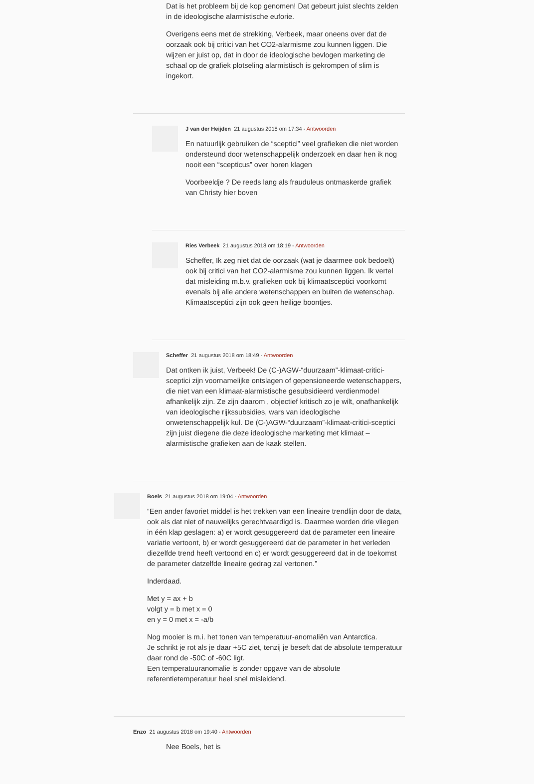Dat is het probleem bij de kop genomen! Dat gebeurt juist slechts zelden in de ideologische alarmistische euforie.
Overigens eens met de strekking, Verbeek, maar oneens over dat de oorzaak ook bij critici van het CO2-alarmisme zou kunnen liggen. Die wijzen er juist op, dat in door de ideologische bevlogen marketing de schaal op de grafiek plotseling alarmistisch is gekrompen of slim is ingekort.
J van der Heijden 21 augustus 2018 om 17:34 - Antwoorden
En natuurlijk gebruiken de “sceptici” veel grafieken die niet worden ondersteund door wetenschappelijk onderzoek en daar hen ik nog nooit een “scepticus” over horen klagen
Voorbeeldje ? De reeds lang als frauduleus ontmaskerde grafiek van Christy hier boven
Ries Verbeek 21 augustus 2018 om 18:19 - Antwoorden
Scheffer, Ik zeg niet dat de oorzaak (wat je daarmee ook bedoelt) ook bij critici van het CO2-alarmisme zou kunnen liggen. Ik vertel dat misleiding m.b.v. grafieken ook bij klimaatsceptici voorkomt evenals bij alle andere wetenschappen en buiten de wetenschap. Klimaatsceptici zijn ook geen heilige boontjes.
Scheffer 21 augustus 2018 om 18:49 - Antwoorden
Dat ontken ik juist, Verbeek! De (C-)AGW-“duurzaam”-klimaat-critici-sceptici zijn voornamelijke ontslagen of gepensioneerde wetenschappers, die niet van een klimaat-alarmistische gesubsidieerd verdienmodel afhankelijk zijn. Ze zijn daarom , objectief kritisch zo je wilt, onafhankelijk van ideologische rijkssubsidies, wars van ideologische onwetenschappelijk kul. De (C-)AGW-“duurzaam”-klimaat-critici-sceptici zijn juist diegene die deze ideologische marketing met klimaat – alarmistische grafieken aan de kaak stellen.
Boels 21 augustus 2018 om 19:04 - Antwoorden
“Een ander favoriet middel is het trekken van een lineaire trendlijn door de data, ook als dat niet of nauwelijks gerechtvaardigd is. Daarmee worden drie vliegen in één klap geslagen: a) er wordt gesuggereerd dat de parameter een lineaire variatie vertoont, b) er wordt gesuggereerd dat de parameter in het verleden diezelfde trend heeft vertoond en c) er wordt gesuggereerd dat in de toekomst de parameter datzelfde lineaire gedrag zal vertonen.”
Inderdaad.
Met y = ax + b
volgt y = b met x = 0
en y = 0 met x = -a/b
Nog mooier is m.i. het tonen van temperatuur-anomaliën van Antarctica.
Je schrikt je rot als je daar +5C ziet, tenzij je beseft dat de absolute temperatuur daar rond de -50C of -60C ligt.
Een temperatuuranomalie is zonder opgave van de absolute referentietemperatuur heel snel misleidend.
Enzo 21 augustus 2018 om 19:40 - Antwoorden
Nee Boels, het is